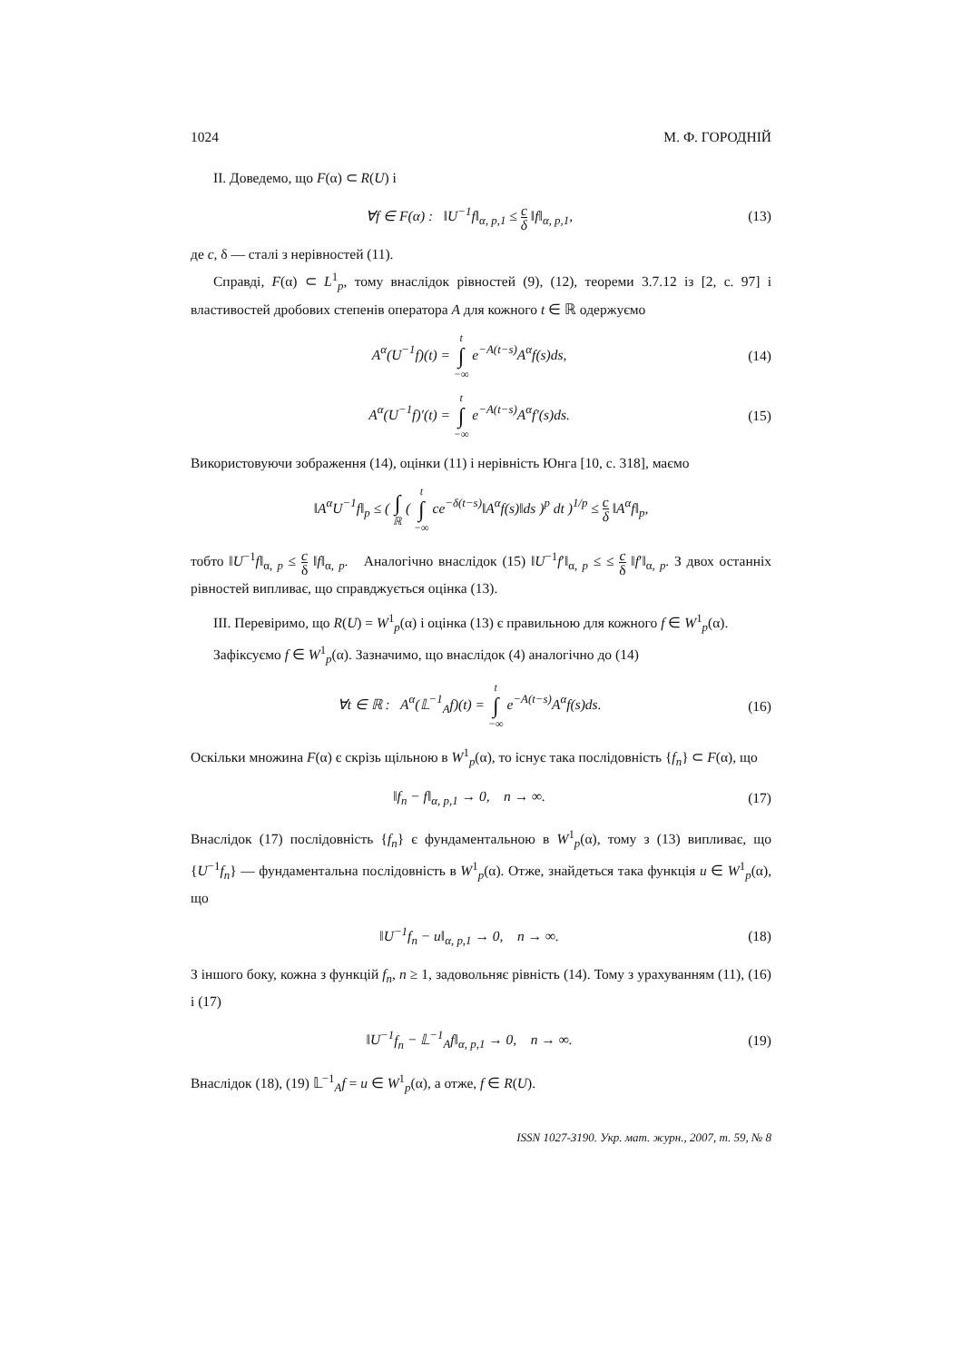1024 М. Ф. ГОРОДНІЙ
II. Доведемо, що F(α) ⊂ R(U) і
∀f ∈ F(α) : ‖U<sup>−1</sup>f‖<sub>α, p,1</sub> ≤ c δ ‖f‖<sub>α, p,1</sub>, (13)
де c, δ — сталі з нерівностей (11).
Справді, F(α) ⊂ L<sup>1</sup><sub>p</sub>, тому внаслідок рівностей (9), (12), теореми 3.7.12 із [2, с. 97] і властивостей дробових степенів оператора A для кожного t ∈ ℝ одержуємо
A<sup>α</sup>(U<sup>−1</sup>f)(t) = t ∫ −∞ e<sup>−A(t−s)</sup>A<sup>α</sup>f(s)ds, (14)
A<sup>α</sup>(U<sup>−1</sup>f)′(t) = t ∫ −∞ e<sup>−A(t−s)</sup>A<sup>α</sup>f′(s)ds. (15)
Використовуючи зображення (14), оцінки (11) і нерівність Юнга [10, с. 318], маємо
‖A<sup>α</sup>U<sup>−1</sup>f‖<sub>p</sub> ≤ ( ∫ ℝ ( t ∫ −∞ ce<sup>−δ(t−s)</sup>‖A<sup>α</sup>f(s)‖ds )<sup>p</sup> dt )<sup>1/p</sup> ≤ c δ ‖A<sup>α</sup>f‖<sub>p</sub>,
тобто ‖U<sup>−1</sup>f‖<sub>α, p</sub> ≤ c δ ‖f‖<sub>α, p</sub>. Аналогічно внаслідок (15) ‖U<sup>−1</sup>f′‖<sub>α, p</sub> ≤ ≤ c δ ‖f′‖<sub>α, p</sub>. З двох останніх рівностей випливає, що справджується оцінка (13).
III. Перевіримо, що R(U) = W<sup>1</sup><sub>p</sub>(α) і оцінка (13) є правильною для кожного f ∈ W<sup>1</sup><sub>p</sub>(α).
Зафіксуємо f ∈ W<sup>1</sup><sub>p</sub>(α). Зазначимо, що внаслідок (4) аналогічно до (14)
∀t ∈ ℝ : A<sup>α</sup>(𝕃<sup>−1</sup><sub>A</sub>f)(t) = t ∫ −∞ e<sup>−A(t−s)</sup>A<sup>α</sup>f(s)ds. (16)
Оскільки множина F(α) є скрізь щільною в W<sup>1</sup><sub>p</sub>(α), то існує така послідовність {f<sub>n</sub>} ⊂ F(α), що
‖f<sub>n</sub> − f‖<sub>α, p,1</sub> → 0, n → ∞. (17)
Внаслідок (17) послідовність {f<sub>n</sub>} є фундаментальною в W<sup>1</sup><sub>p</sub>(α), тому з (13) випливає, що {U<sup>−1</sup>f<sub>n</sub>} — фундаментальна послідовність в W<sup>1</sup><sub>p</sub>(α). Отже, знайдеться така функція u ∈ W<sup>1</sup><sub>p</sub>(α), що
‖U<sup>−1</sup>f<sub>n</sub> − u‖<sub>α, p,1</sub> → 0, n → ∞. (18)
З іншого боку, кожна з функцій f<sub>n</sub>, n ≥ 1, задовольняє рівність (14). Тому з урахуванням (11), (16) і (17)
‖U<sup>−1</sup>f<sub>n</sub> − 𝕃<sup>−1</sup><sub>A</sub>f‖<sub>α, p,1</sub> → 0, n → ∞. (19)
Внаслідок (18), (19) 𝕃<sup>−1</sup><sub>A</sub>f = u ∈ W<sup>1</sup><sub>p</sub>(α), а отже, f ∈ R(U).
ISSN 1027-3190. Укр. мат. журн., 2007, т. 59, № 8